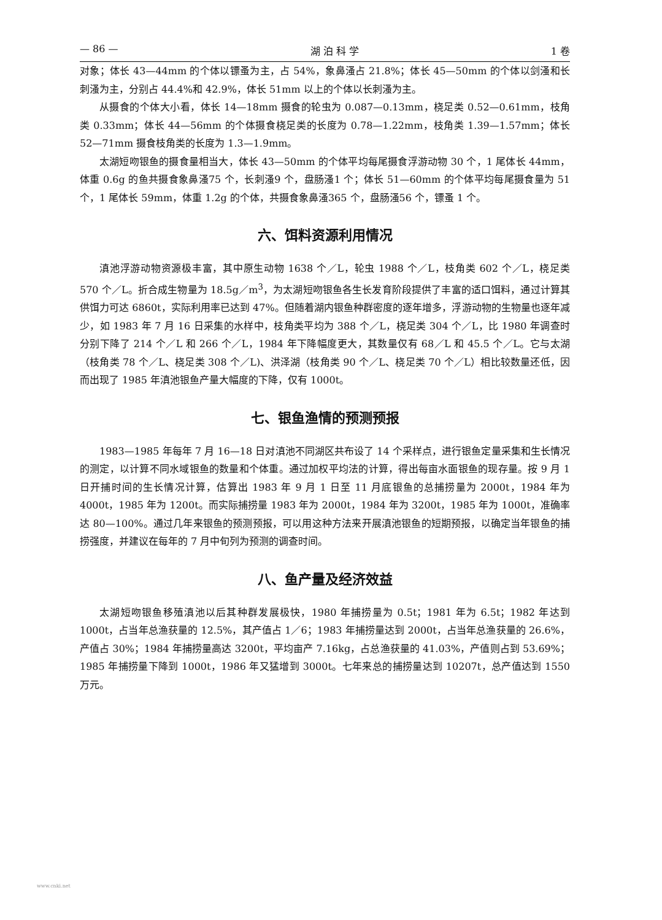— 86 — 湖 泊 科 学 1 卷
对象；体长 43—44mm 的个体以镖蚤为主，占 54%，象鼻溞占 21.8%；体长 45—50mm 的个体以剑溞和长刺溞为主，分别占 44.4%和 42.9%，体长 51mm 以上的个体以长刺溞为主。
从摄食的个体大小看，体长 14—18mm 摄食的轮虫为 0.087—0.13mm，桡足类 0.52—0.61mm，枝角类 0.33mm；体长 44—56mm 的个体摄食桡足类的长度为 0.78—1.22mm，枝角类 1.39—1.57mm；体长 52—71mm 摄食枝角类的长度为 1.3—1.9mm。
太湖短吻银鱼的摄食量相当大，体长 43—50mm 的个体平均每尾摄食浮游动物 30 个，1 尾体长 44mm，体重 0.6g 的鱼共摄食象鼻溞75 个，长刺溞9 个，盘肠溞1 个；体长 51—60mm 的个体平均每尾摄食量为 51 个，1 尾体长 59mm，体重 1.2g 的个体，共摄食象鼻溞365 个，盘肠溞56 个，镖蚤 1 个。
六、饵料资源利用情况
滇池浮游动物资源极丰富，其中原生动物 1638 个／L，轮虫 1988 个／L，枝角类 602 个／L，桡足类 570 个／L。折合成生物量为 18.5g／m<sup>3</sup>，为太湖短吻银鱼各生长发育阶段提供了丰富的适口饵料，通过计算其供饵力可达 6860t，实际利用率已达到 47%。但随着湖内银鱼种群密度的逐年增多，浮游动物的生物量也逐年减少，如 1983 年 7 月 16 日采集的水样中，枝角类平均为 388 个／L，桡足类 304 个／L，比 1980 年调查时分别下降了 214 个／L 和 266 个／L，1984 年下降幅度更大，其数量仅有 68／L 和 45.5 个／L。它与太湖（枝角类 78 个／L、桡足类 308 个／L)、洪泽湖（枝角类 90 个／L、桡足类 70 个／L）相比较数量还低，因而出现了 1985 年滇池银鱼产量大幅度的下降，仅有 1000t。
七、银鱼渔情的预测预报
1983—1985 年每年 7 月 16—18 日对滇池不同湖区共布设了 14 个采样点，进行银鱼定量采集和生长情况的测定，以计算不同水域银鱼的数量和个体重。通过加权平均法的计算，得出每亩水面银鱼的现存量。按 9 月 1 日开捕时间的生长情况计算，估算出 1983 年 9 月 1 日至 11 月底银鱼的总捕捞量为 2000t，1984 年为 4000t，1985 年为 1200t。而实际捕捞量 1983 年为 2000t，1984 年为 3200t，1985 年为 1000t，准确率达 80—100%。通过几年来银鱼的预测预报，可以用这种方法来开展滇池银鱼的短期预报，以确定当年银鱼的捕捞强度，并建议在每年的 7 月中旬列为预测的调查时间。
八、鱼产量及经济效益
太湖短吻银鱼移殖滇池以后其种群发展极快，1980 年捕捞量为 0.5t；1981 年为 6.5t；1982 年达到 1000t，占当年总渔获量的 12.5%，其产值占 1／6；1983 年捕捞量达到 2000t，占当年总渔获量的 26.6%，产值占 30%；1984 年捕捞量高达 3200t，平均亩产 7.16kg，占总渔获量的 41.03%，产值则占到 53.69%；1985 年捕捞量下降到 1000t，1986 年又猛增到 3000t。七年来总的捕捞量达到 10207t，总产值达到 1550 万元。
www.cnki.net